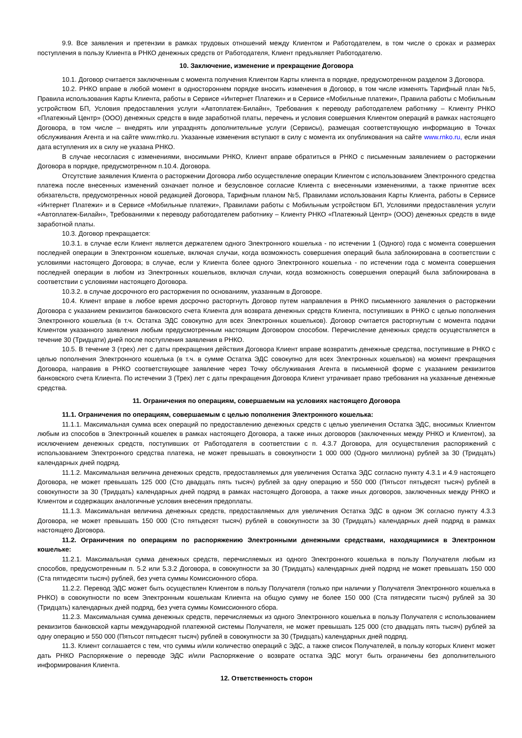9.9. Все заявления и претензии в рамках трудовых отношений между Клиентом и Работодателем, в том числе о сроках и размерах поступления в пользу Клиента в РНКО денежных средств от Работодателя, Клиент предъявляет Работодателю.
10. Заключение, изменение и прекращение Договора
10.1. Договор считается заключенным с момента получения Клиентом Карты клиента в порядке, предусмотренном разделом 3 Договора.
10.2. РНКО вправе в любой момент в одностороннем порядке вносить изменения в Договор, в том числе изменять Тарифный план №5, Правила использования Карты Клиента, работы в Сервисе «Интернет Платежи» и в Сервисе «Мобильные платежи», Правила работы с Мобильным устройством БП, Условия предоставления услуги «Автоплатеж-Билайн», Требования к переводу работодателем работнику – Клиенту РНКО «Платежный Центр» (ООО) денежных средств в виде заработной платы, перечень и условия совершения Клиентом операций в рамках настоящего Договора, в том числе – внедрять или упразднять дополнительные услуги (Сервисы), размещая соответствующую информацию в Точках обслуживания Агента и на сайте www.rnko.ru. Указанные изменения вступают в силу с момента их опубликования на сайте www.rnko.ru, если иная дата вступления их в силу не указана РНКО.
В случае несогласия с изменениями, вносимыми РНКО, Клиент вправе обратиться в РНКО с письменным заявлением о расторжении Договора в порядке, предусмотренном п.10.4. Договора.
Отсутствие заявления Клиента о расторжении Договора либо осуществление операции Клиентом с использованием Электронного средства платежа после внесенных изменений означает полное и безусловное согласие Клиента с внесенными изменениями, а также принятие всех обязательств, предусмотренных новой редакцией Договора, Тарифным планом №5, Правилами использования Карты Клиента, работы в Сервисе «Интернет Платежи» и в Сервисе «Мобильные платежи», Правилами работы с Мобильным устройством БП, Условиями предоставления услуги «Автоплатеж-Билайн», Требованиями к переводу работодателем работнику – Клиенту РНКО «Платежный Центр» (ООО) денежных средств в виде заработной платы.
10.3. Договор прекращается:
10.3.1. в случае если Клиент является держателем одного Электронного кошелька - по истечении 1 (Одного) года с момента совершения последней операции в Электронном кошельке, включая случаи, когда возможность совершения операций была заблокирована в соответствии с условиями настоящего Договора; в случае, если у Клиента более одного Электронного кошелька - по истечении года с момента совершения последней операции в любом из Электронных кошельков, включая случаи, когда возможность совершения операций была заблокирована в соответствии с условиями настоящего Договора.
10.3.2. в случае досрочного его расторжения по основаниям, указанным в Договоре.
10.4. Клиент вправе в любое время досрочно расторгнуть Договор путем направления в РНКО письменного заявления о расторжении Договора с указанием реквизитов банковского счета Клиента для возврата денежных средств Клиента, поступивших в РНКО с целью пополнения Электронного кошелька (в т.ч. Остатка ЭДС совокупно для всех Электронных кошельков). Договор считается расторгнутым с момента подачи Клиентом указанного заявления любым предусмотренным настоящим Договором способом. Перечисление денежных средств осуществляется в течение 30 (Тридцати) дней после поступления заявления в РНКО.
10.5. В течение 3 (трех) лет с даты прекращения действия Договора Клиент вправе возвратить денежные средства, поступившие в РНКО с целью пополнения Электронного кошелька (в т.ч. в сумме Остатка ЭДС совокупно для всех Электронных кошельков) на момент прекращения Договора, направив в РНКО соответствующее заявление через Точку обслуживания Агента в письменной форме с указанием реквизитов банковского счета Клиента. По истечении 3 (Трех) лет с даты прекращения Договора Клиент утрачивает право требования на указанные денежные средства.
11. Ограничения по операциям, совершаемым на условиях настоящего Договора
11.1. Ограничения по операциям, совершаемым с целью пополнения Электронного кошелька:
11.1.1. Максимальная сумма всех операций по предоставлению денежных средств с целью увеличения Остатка ЭДС, вносимых Клиентом любым из способов в Электронный кошелек в рамках настоящего Договора, а также иных договоров (заключенных между РНКО и Клиентом), за исключением денежных средств, поступивших от Работодателя в соответствии с п. 4.3.7 Договора, для осуществления распоряжений с использованием Электронного средства платежа, не может превышать в совокупности 1 000 000 (Одного миллиона) рублей за 30 (Тридцать) календарных дней подряд.
11.1.2. Максимальная величина денежных средств, предоставляемых для увеличения Остатка ЭДС согласно пункту 4.3.1 и 4.9 настоящего Договора, не может превышать 125 000 (Сто двадцать пять тысяч) рублей за одну операцию и 550 000 (Пятьсот пятьдесят тысяч) рублей в совокупности за 30 (Тридцать) календарных дней подряд в рамках настоящего Договора, а также иных договоров, заключенных между РНКО и Клиентом и содержащих аналогичные условия внесения предоплаты.
11.1.3. Максимальная величина денежных средств, предоставляемых для увеличения Остатка ЭДС в одном ЭК согласно пункту 4.3.3 Договора, не может превышать 150 000 (Сто пятьдесят тысяч) рублей в совокупности за 30 (Тридцать) календарных дней подряд в рамках настоящего Договора.
11.2. Ограничения по операциям по распоряжению Электронными денежными средствами, находящимися в Электронном кошельке:
11.2.1. Максимальная сумма денежных средств, перечисляемых из одного Электронного кошелька в пользу Получателя любым из способов, предусмотренным п. 5.2 или 5.3.2 Договора, в совокупности за 30 (Тридцать) календарных дней подряд не может превышать 150 000 (Ста пятидесяти тысяч) рублей, без учета суммы Комиссионного сбора.
11.2.2. Перевод ЭДС может быть осуществлен Клиентом в пользу Получателя (только при наличии у Получателя Электронного кошелька в РНКО) в совокупности по всем Электронным кошелькам Клиента на общую сумму не более 150 000 (Ста пятидесяти тысяч) рублей за 30 (Тридцать) календарных дней подряд, без учета суммы Комиссионного сбора.
11.2.3. Максимальная сумма денежных средств, перечисляемых из одного Электронного кошелька в пользу Получателя с использованием реквизитов банковской карты международной платежной системы Получателя, не может превышать 125 000 (сто двадцать пять тысяч) рублей за одну операцию и 550 000 (Пятьсот пятьдесят тысяч) рублей в совокупности за 30 (Тридцать) календарных дней подряд.
11.3. Клиент соглашается с тем, что суммы и/или количество операций с ЭДС, а также список Получателей, в пользу которых Клиент может дать РНКО Распоряжение о переводе ЭДС и/или Распоряжение о возврате остатка ЭДС могут быть ограничены без дополнительного информирования Клиента.
12. Ответственность сторон